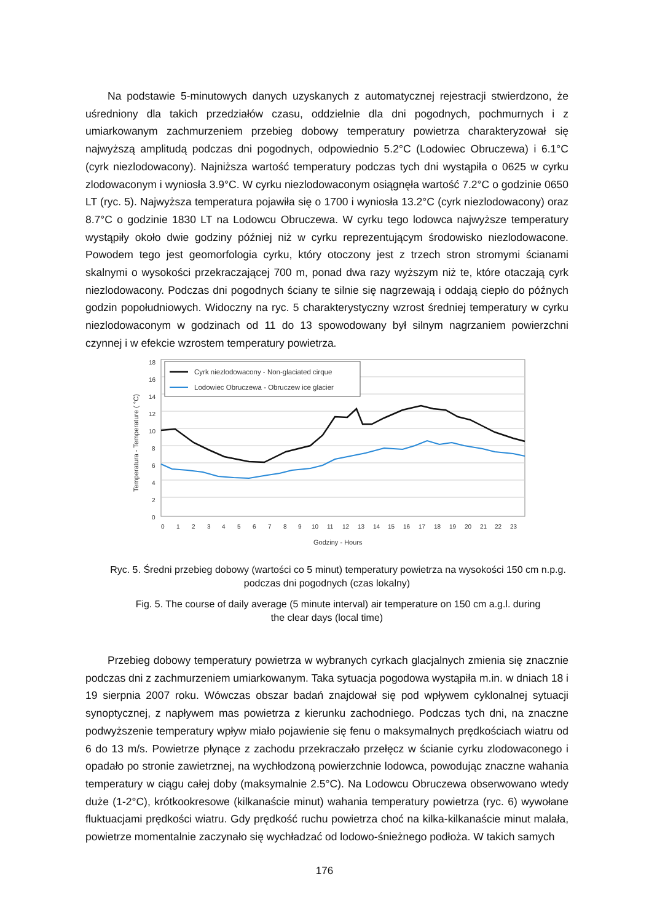Na podstawie 5-minutowych danych uzyskanych z automatycznej rejestracji stwierdzono, że uśredniony dla takich przedziałów czasu, oddzielnie dla dni pogodnych, pochmurnych i z umiarkowanym zachmurzeniem przebieg dobowy temperatury powietrza charakteryzował się najwyższą amplitudą podczas dni pogodnych, odpowiednio 5.2°C (Lodowiec Obruczewa) i 6.1°C (cyrk niezlodowacony). Najniższa wartość temperatury podczas tych dni wystąpiła o 0625 w cyrku zlodowaconym i wyniosła 3.9°C. W cyrku niezlodowaconym osiągnęła wartość 7.2°C o godzinie 0650 LT (ryc. 5). Najwyższa temperatura pojawiła się o 1700 i wyniosła 13.2°C (cyrk niezlodowacony) oraz 8.7°C o godzinie 1830 LT na Lodowcu Obruczewa. W cyrku tego lodowca najwyższe temperatury wystąpiły około dwie godziny później niż w cyrku reprezentującym środowisko niezlodowacone. Powodem tego jest geomorfologia cyrku, który otoczony jest z trzech stron stromymi ścianami skalnymi o wysokości przekraczającej 700 m, ponad dwa razy wyższym niż te, które otaczają cyrk niezlodowacony. Podczas dni pogodnych ściany te silnie się nagrzewają i oddają ciepło do późnych godzin popołudniowych. Widoczny na ryc. 5 charakterystyczny wzrost średniej temperatury w cyrku niezlodowaconym w godzinach od 11 do 13 spowodowany był silnym nagrzaniem powierzchni czynnej i w efekcie wzrostem temperatury powietrza.
18
16
14
12
10
8
6
4
2
0
0
1
2
3
4
5
6
7
8
9
10
11
12
13
14
15
16
17
18
19
20
21
22
23
Godziny - Hours
Temperatura - Temperature ( °C)
Cyrk niezlodowacony - Non-glaciated cirque
Lodowiec Obruczewa - Obruczew ice glacier
Ryc. 5. Średni przebieg dobowy (wartości co 5 minut) temperatury powietrza na wysokości 150 cm n.p.g.
podczas dni pogodnych (czas lokalny)
Fig. 5. The course of daily average (5 minute interval) air temperature on 150 cm a.g.l. during
the clear days (local time)
Przebieg dobowy temperatury powietrza w wybranych cyrkach glacjalnych zmienia się znacznie podczas dni z zachmurzeniem umiarkowanym. Taka sytuacja pogodowa wystąpiła m.in. w dniach 18 i 19 sierpnia 2007 roku. Wówczas obszar badań znajdował się pod wpływem cyklonalnej sytuacji synoptycznej, z napływem mas powietrza z kierunku zachodniego. Podczas tych dni, na znaczne podwyższenie temperatury wpływ miało pojawienie się fenu o maksymalnych prędkościach wiatru od 6 do 13 m/s. Powietrze płynące z zachodu przekraczało przełęcz w ścianie cyrku zlodowaconego i opadało po stronie zawietrznej, na wychłodzoną powierzchnie lodowca, powodując znaczne wahania temperatury w ciągu całej doby (maksymalnie 2.5°C). Na Lodowcu Obruczewa obserwowano wtedy duże (1-2°C), krótkookresowe (kilkanaście minut) wahania temperatury powietrza (ryc. 6) wywołane fluktuacjami prędkości wiatru. Gdy prędkość ruchu powietrza choć na kilka-kilkanaście minut malała, powietrze momentalnie zaczynało się wychładzać od lodowo-śnieżnego podłoża. W takich samych
176